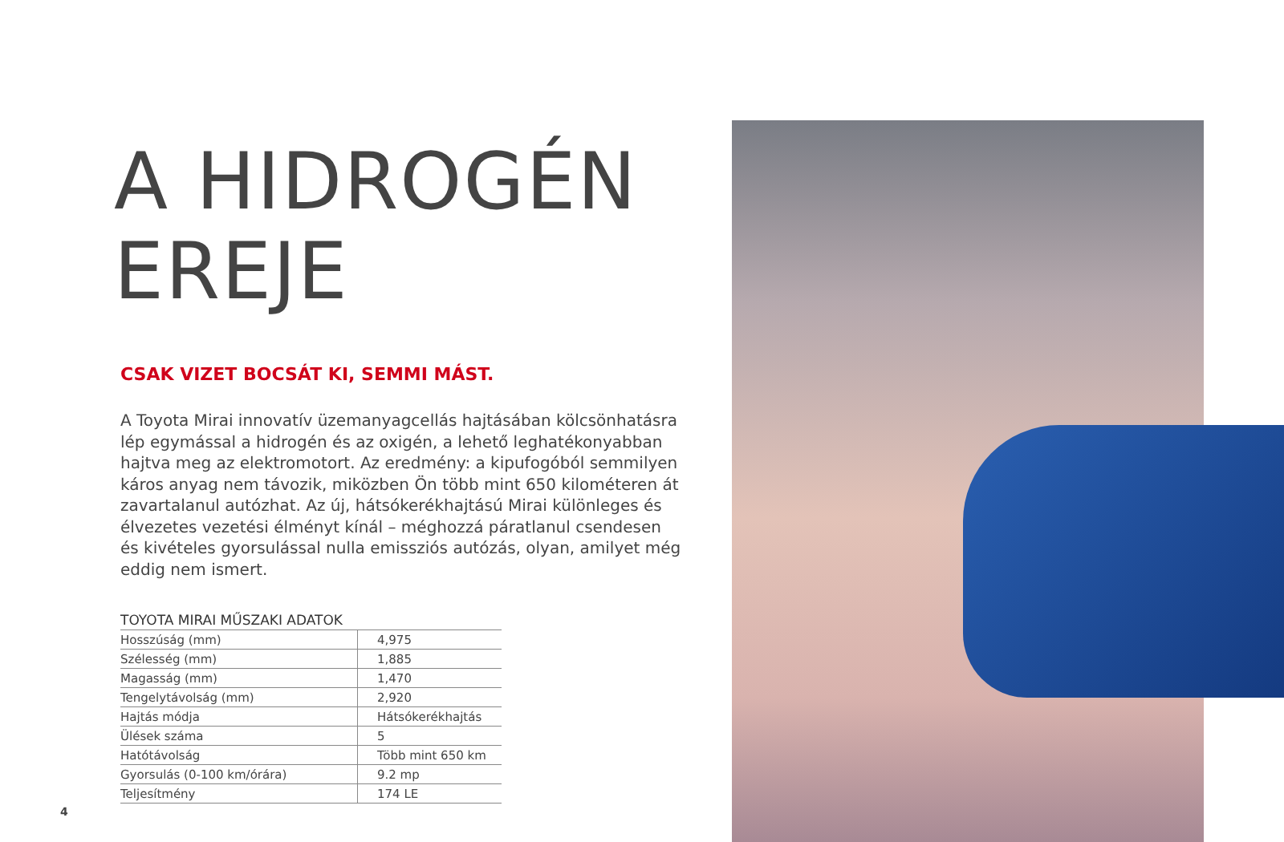A HIDROGÉN
EREJE
CSAK VIZET BOCSÁT KI, SEMMI MÁST.
A Toyota Mirai innovatív üzemanyagcellás hajtásában kölcsönhatásra lép egymással a hidrogén és az oxigén, a lehető leghatékonyabban hajtva meg az elektromotort. Az eredmény: a kipufogóból semmilyen káros anyag nem távozik, miközben Ön több mint 650 kilométeren át zavartalanul autózhat. Az új, hátsókerékhajtású Mirai különleges és élvezetes vezetési élményt kínál – méghozzá páratlanul csendesen és kivételes gyorsulással nulla emissziós autózás, olyan, amilyet még eddig nem ismert.
TOYOTA MIRAI MŰSZAKI ADATOK
| Hosszúság (mm) | 4,975 |
| Szélesség (mm) | 1,885 |
| Magasság (mm) | 1,470 |
| Tengelytávolság (mm) | 2,920 |
| Hajtás módja | Hátsókerékhajtás |
| Ülések száma | 5 |
| Hatótávolság | Több mint 650 km |
| Gyorsulás (0-100 km/órára) | 9.2 mp |
| Teljesítmény | 174 LE |
4